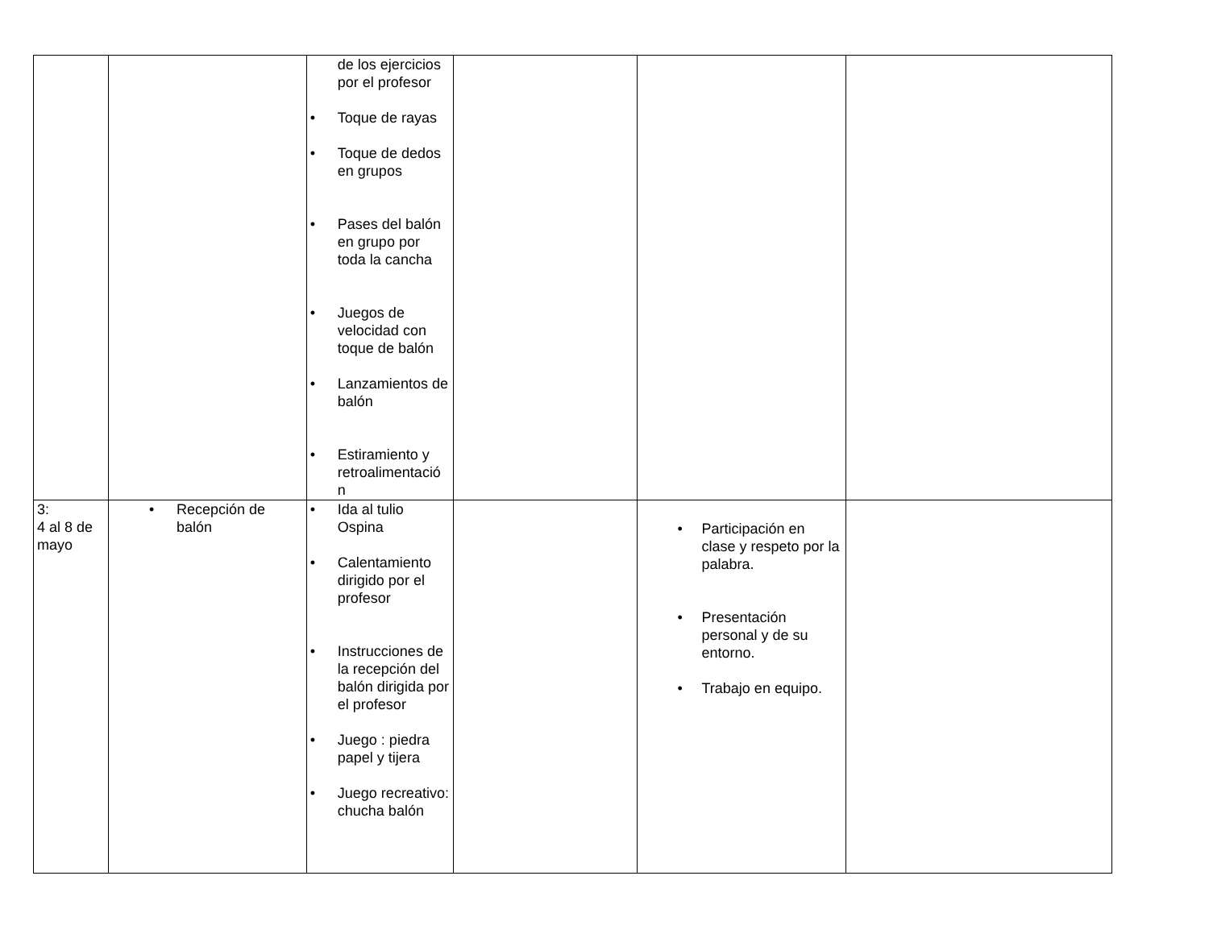| | | de los ejercicios por el profesor • Toque de rayas • Toque de dedos en grupos • Pases del balón en grupo por toda la cancha • Juegos de velocidad con toque de balón • Lanzamientos de balón • Estiramiento y retroalimentació n | | | |
| 3: 4 al 8 de mayo | • Recepción de balón | • Ida al tulio Ospina • Calentamiento dirigido por el profesor • Instrucciones de la recepción del balón dirigida por el profesor • Juego : piedra papel y tijera • Juego recreativo: chucha balón | | • Participación en clase y respeto por la palabra. • Presentación personal y de su entorno. • Trabajo en equipo. | |